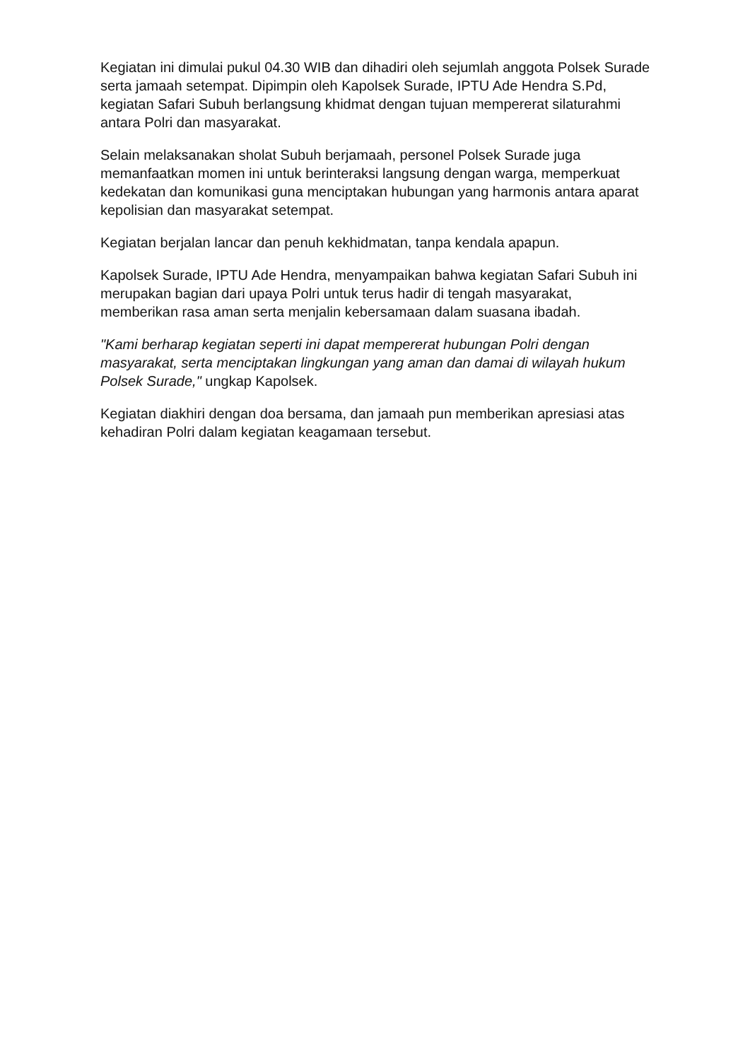Kegiatan ini dimulai pukul 04.30 WIB dan dihadiri oleh sejumlah anggota Polsek Surade serta jamaah setempat. Dipimpin oleh Kapolsek Surade, IPTU Ade Hendra S.Pd, kegiatan Safari Subuh berlangsung khidmat dengan tujuan mempererat silaturahmi antara Polri dan masyarakat.
Selain melaksanakan sholat Subuh berjamaah, personel Polsek Surade juga memanfaatkan momen ini untuk berinteraksi langsung dengan warga, memperkuat kedekatan dan komunikasi guna menciptakan hubungan yang harmonis antara aparat kepolisian dan masyarakat setempat.
Kegiatan berjalan lancar dan penuh kekhidmatan, tanpa kendala apapun.
Kapolsek Surade, IPTU Ade Hendra, menyampaikan bahwa kegiatan Safari Subuh ini merupakan bagian dari upaya Polri untuk terus hadir di tengah masyarakat, memberikan rasa aman serta menjalin kebersamaan dalam suasana ibadah.
"Kami berharap kegiatan seperti ini dapat mempererat hubungan Polri dengan masyarakat, serta menciptakan lingkungan yang aman dan damai di wilayah hukum Polsek Surade," ungkap Kapolsek.
Kegiatan diakhiri dengan doa bersama, dan jamaah pun memberikan apresiasi atas kehadiran Polri dalam kegiatan keagamaan tersebut.